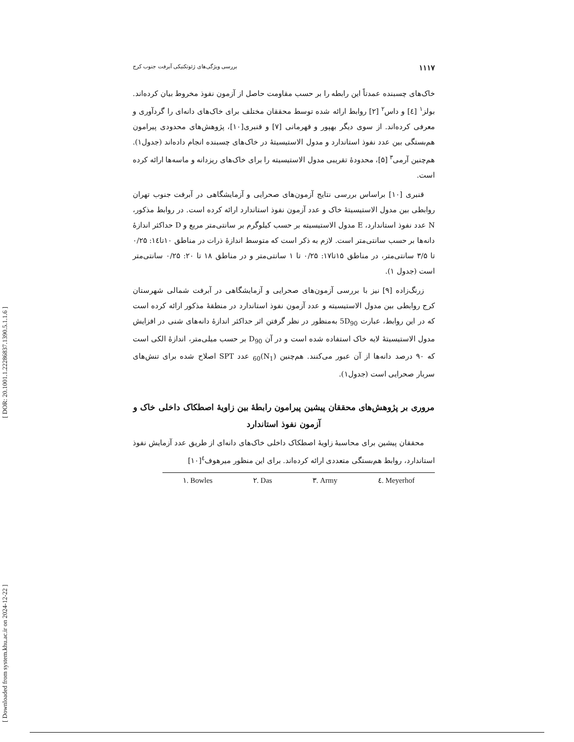[ Downloaded from system.khu.ac.ir on 2024-12-22 ] [ DOR: 20.1001.1.22286837.1390.5.1.1.6 ]
۱۱۱۷ بررسی ویژگی‌های ژئوتکنیکی آبرفت جنوب کرج
خاک‌های چسبنده عمدتاً این رابطه را بر حسب مقاومت حاصل از آزمون نفوذ مخروط بیان کرده‌اند. بولز<sup>۱</sup> [٤] و داس<sup>۲</sup> [۲] روابط ارائه شده توسط محققان مختلف برای خاک‌های دانه‌ای را گردآوری و معرفی کرده‌اند. از سوی دیگر بهپور و قهرمانی [۷] و قنبری[۱۰]، پژوهش‌های محدودی پیرامون هم‌بستگی بین عدد نفوذ استاندارد و مدول الاستیسیتهٔ در خاک‌های چسبنده انجام داده‌اند (جدول۱). هم‌چنین آرمی<sup>۳</sup> [۵]، محدودهٔ تقریبی مدول الاستیسیته را برای خاک‌های ریزدانه و ماسه‌ها ارائه کرده است.
قنبری [۱۰] براساس بررسی نتایج آزمون‌های صحرایی و آزمایشگاهی در آبرفت جنوب تهران روابطی بین مدول الاستیسیتهٔ خاک و عدد آزمون نفوذ استاندارد ارائه کرده است. در روابط مذکور، N عدد نفوذ استاندارد، E مدول الاستیسیته بر حسب کیلوگرم بر سانتی‌متر مربع و D حداکثر اندازهٔ دانه‌ها بر حسب سانتی‌متر است. لازم به ذکر است که متوسط اندازهٔ ذرات در مناطق ۱۰تا۱٤: ۰/۲۵ تا ۳/۵ سانتی‌متر، در مناطق ۱۵تا۱۷: ۰/۲۵ تا ۱ سانتی‌متر و در مناطق ۱۸ تا ۲۰: ۰/۲۵ سانتی‌متر است (جدول ۱).
زرنگ‌زاده [۹] نیز با بررسی آزمون‌های صحرایی و آزمایشگاهی در آبرفت شمالی شهرستان کرج روابطی بین مدول الاستیسیته و عدد آزمون نفوذ استاندارد در منطقهٔ مذکور ارائه کرده است که در این روابط، عبارت 5D<sub>90</sub> به‌منظور در نظر گرفتن اثر حداکثر اندازهٔ دانه‌های شنی در افزایش مدول الاستیسیتهٔ لایه خاک استفاده شده است و در آن D<sub>90</sub> بر حسب میلی‌متر، اندازهٔ الکی است که ۹۰ درصد دانه‌ها از آن عبور می‌کنند. هم‌چنین (N<sub>1</sub>)<sub>60</sub> عدد SPT اصلاح شده برای تنش‌های سربار صحرایی است (جدول۱).
مروری بر پژوهش‌های محققان پیشین پیرامون رابطهٔ بین زاویهٔ اصطکاک داخلی خاک و آزمون نفوذ استاندارد
محققان پیشین برای محاسبهٔ زاویهٔ اصطکاک داخلی خاک‌های دانه‌ای از طریق عدد آزمایش نفوذ استاندارد، روابط هم‌بستگی متعددی ارائه کرده‌اند. برای این منظور میرهوف<sup>٤</sup>[۱۰]
١. Bowles ٢. Das ٣. Army ٤. Meyerhof